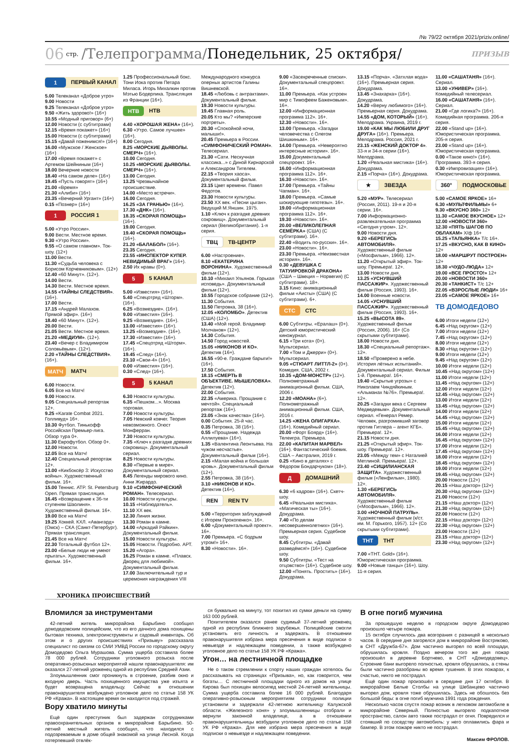/№ 79/22 октября 2021/priziv.online/
06 стр. /Телепрограмма/ Понедельник, 25 октября/ ПРИЗЫВ
1 ПЕРВЫЙ КАНАЛ
5.00 Телеканал «Доброе утро»
9.00 Новости
9.25 Телеканал «Доброе утро»
9.50 «Жить здорово!» (16+)
10.55 «Модный приговор» (6+)
12.00 Новости (с субтитрами)
12.15 «Время покажет» (16+)
15.00 Новости (с субтитрами)
15.15 «Давай поженимся!» (16+)
16.00 «Мужское / Женское» (16+)
17.00 «Время покажет» с Артемом Шейниным (16+)
18.00 Вечерние новости
18.40 «На самом деле» (16+)
19.45 «Пусть говорят» (16+)
21.00 «Время»
21.30 «Алиби» (16+)
23.35 «Вечерний Ургант» (16+)
0.15 «Познер» (16+)
1 РОССИЯ 1
5.00 «Утро России».
9.00 Вести. Местное время.
9.30 «Утро России».
9.55 «О самом главном». Ток-шоу. (12+)
11.00 Вести.
11.30 «Судьба человека с Борисом Корчевниковым». (12+)
12.40 «60 Минут». (12+).
14.00 Вести.
14.30 Вести. Местное время.
14.55 «ТАЙНЫ СЛЕДСТВИЯ». (16+).
17.00 Вести.
17.15 «Андрей Малахов. Прямой эфир». (16+)
18.40 «60 Минут». (12+).
20.00 Вести.
21.05 Вести. Местное время.
21.20 «МЕДИУМ». (12+).
23.40 «Вечер с Владимиром Соловьёвым». (12+).
2.20 «ТАЙНЫ СЛЕДСТВИЯ». (16+).
МАТЧ МАТЧ
6.00 Новости.
6.05 Все на Матч!
9.00 Новости.
9.05 Специальный репортаж 12+.
9.25 «Karate Combat 2021. Голливуд» 16+.
10.30 Футбол. Тинькофф Российская Премьер-лига. Обзор тура 0+.
11.30 Еврофутбол. Обзор 0+.
12.00 Новости.
12.05 Все на Матч!
12.40 Специальный репортаж 12+.
13.00 «Кикбоксёр 3: Искусство войны». Художественный фильм. 16+.
15.00 Теннис. ATP. St. Petersburg Open. Прямая трансляция.
16.45 «Возвращение к 36-ти ступеням Шаолиня». Художественный фильм. 16+.
19.00 Все на Матч!
19.25 Хоккей. КХЛ. «Авангард» (Омск) – СКА (Санкт-Петербург). Прямая трансляция.
21.45 Все на Матч!
22.30 Тотальный футбол 12+.
23.00 «Белые люди не умеют прыгать». Художественный фильм. 16+.
1.25 Профессиональный бокс. Тони Иока против Петара Милаcа. Игорь Михалкин против Мэтью Бодерлика. Трансляция из Франции (16+).
НТВ НТВ
4.40 «ХОРОШАЯ ЖЕНА» (16+).
6.30 «Утро. Самое лучшее» (16+).
8.00 Сегодня.
8.25 «МОРСКИЕ ДЬЯВОЛЫ. СМЕРЧ» (16+).
10.00 Сегодня.
10.25 «МОРСКИЕ ДЬЯВОЛЫ. СМЕРЧ» (16+).
13.00 Сегодня.
13.25 Чрезвычайное происшествие.
14.00 «Место встречи».
16.00 Сегодня.
16.25 «ЗА ГРАНЬЮ» (16+).
17.30 «ДНК» (16+).
18.35 «СКОРАЯ ПОМОЩЬ» (16+).
19.00 Сегодня.
19.40 «СКОРАЯ ПОМОЩЬ» (16+).
21.20 «БАЛАБОЛ» (16+).
23.35 Сегодня.
23.55 «ИНСПЕКТОР КУПЕР. НЕВИДИМЫЙ ВРАГ» (16+).
2.50 Их нравы (0+).
5 5 КАНАЛ
5.00 «Известия» (16+).
5.40 «Спецотряд «Шторм». (16+).
6.25 «Возмездие». (16+).
9.00 «Известия» (16+).
9.25 «Возмездие». (16+).
13.00 «Известия» (16+).
13.25 «Возмездие». (16+).
17.30 «Известия» (16+).
17.45 «Спецотряд «Шторм». (16+).
19.45 «След» (16+).
23.10 «Свои-4» (16+).
0.00 «Известия» (16+).
0.30 «След» (16+).
5 5 КАНАЛ
6.30 Новости культуры.
6.35 «Пешком...». Москва торговая.
7.00 Новости культуры.
7.05 Невский ковчег. Теория невозможного. Огюст Монферран.
7.30 Новости культуры.
7.35 «Ключ к разгадке древних сокровищ». Документальный сериал.
8.25 Новости культуры.
8.30 «Первые в мире». Документальный сериал.
8.45 Легенды мирового кино. Анни Жирардо.
9.10 «СИМФОНИЧЕСКИЙ РОМАН». Телесериал.
10.00 Новости культуры.
10.15 «Наблюдатель».
11.10 XX век.
12.30 Линия жизни.
13.30 Роман в камне.
14.00 «Аркадий Райкин». Документальный фильм.
15.00 Новости культуры.
15.05 Новости. Подробно. АРТ.
15.20 «Агора».
16.25 Роман в камне. «Плавск. Дворец для любимой». Документальный фильм.
17.00 Заключительный тур и церемония награждения VIII
Международного конкурса оперных артистов Галины Вишневской.
18.45 «Любовь с антрактами». Документальный фильм.
19.30 Новости культуры.
19.45 Главная роль.
20.05 Кто мы? «Имперские портреты».
20.30 «Спокойной ночи, малыши!».
20.45 Премьера в России. «СИМФОНИЧЕСКИЙ РОМАН». Телесериал.
21.30 «Сати. Нескучная классика...» с Диной Кирнарской и Александром Тителем.
22.15 «Теория хаоса». Документальный фильм.
23.15 Цвет времени. Павел Федотов.
23.30 Новости культуры.
23.50 XX век. «Песни цыган». Ведущий М.Яншин. 1975.
1.10 «Ключ к разгадке древних сокровищ». Документальный сериал (Великобритания). 1-я серия.
ТВЦ ТВ-ЦЕНТР
6.00 «Настроение».
8.10 «ЕКАТЕРИНА ВОРОНИНА». Художественный фильм (12+).
10.10 «Михаил Ульянов. Горькая исповедь». Документальный фильм (12+).
10.55 Городское собрание (12+).
11.30 События.
11.50 Петровка, 38 (16+).
12.05 «КОЛОМБО». Детектив (США) (12+).
13.40 «Мой герой. Владимир Молчанов» (12+).
14.30 События.
14.50 Город новостей.
15.05 «НИКОНОВ И КО». Детектив (16+).
16.55 «90-е. Граждане барыги!» (16+).
17.50 События.
18.15 «СМЕРТЬ В ОБЪЕКТИВЕ. МЫШЕЛОВКА». Детектив (12+).
22.00 События.
22.35 «Америка. Прощание с мечтой». Специальный репортаж (16+).
23.05 «Знак качества» (16+).
0.00 События. 25-й час.
0.35 Петровка, 38 (16+).
0.55 «Прощание. Надежда Аллилуева» (16+).
1.35 «Валентина Леонтьева. На чужом несчастье». Документальный фильм (16+).
2.15 «Малая война и большая кровь». Документальный фильм (12+).
2.55 Петровка, 38 (16+).
3.10 «НИКОНОВ И КО». Детектив (16+).
REN REN TV
5.00 «Территория заблуждений с Игорем Прокопенко». 16+.
6.00 «Документальный проект». 16+.
7.00 Премьера. «С бодрым утром!» 16+.
8.30 «Новости». 16+.
9.00 «Засекреченные списки». Документальный спецпроект. 16+.
11.00 Премьера. «Как устроен мир с Тимофеем Баженовым». 16+.
12.00 «Информационная программа 112». 16+.
12.30 «Новости». 16+.
13.00 Премьера. «Загадки человечества с Олегом Шишкиным». 16+.
14.00 Премьера. «Невероятно интересные истории». 16+.
15.00 Документальный спецпроект. 16+.
16.00 «Информационная программа 112». 16+.
16.30 «Новости». 16+.
17.00 Премьера. «Тайны Чапман». 16+.
18.00 Премьера. «Самые шокирующие гипотезы». 16+.
19.00 «Информационная программа 112». 16+.
19.30 «Новости». 16+.
20.00 «ВЕЛИКОЛЕПНАЯ СЕМЁРКА» (США) (С субтитрами). 16+.
22.40 «Водить по-русски». 16+.
23.00 «Новости». 16+.
23.30 Премьера. «Неизвестная история». 16+.
0.30 «ДЕВУШКА С ТАТУИРОВКОЙ ДРАКОНА» (США – Швеция – Норвегия) (С субтитрами). 18+.
3.15 Кино: анимационный фильм «Аисты» (США) (С субтитрами). 6+.
СТС СТС
6.00 Субтитры. «Ералаш» (0+). Детский юмористический киножурнал.
6.15 «Три кота» (0+). Мультсериал.
7.00 «Том и Джерри» (0+). Мультсериал.
9.05 «СТЮАРТ ЛИТТЛ-2» (0+). Комедия. США, 2002 г.
10.35 «ДОМ-МОНСТР» (12+). Полнометражный анимационный фильм. США, 2006 г.
12.20 «МОАНА» (6+). Полнометражный анимационный фильм. США, 2016 г.
14.25 «ЖЕНА ОЛИГАРХА». (16+). Комедийный сериал.
20.00 «Форт Боярд» (16+). Телеигра. Премьера.
22.00 «КАПИТАН МАРВЕЛ» (16+). Фантастический боевик. США – Австралия, 2019 г.
0.25 «Кино в деталях» с Фёдором Бондарчуком» (18+).
Д ДОМАШНИЙ
6.30 «6 кадров» (16+). Скетч-шоу.
6.45 «Реальная мистика». «Магическая ты» (16+). Докудрама.
7.40 «По делам несовершеннолетних» (16+). Премьерная серия. Судебное шоу.
8.45 Субтитры. «Давай разведёмся!» (16+). Судебное шоу.
9.50 Субтитры. «Тест на отцовство» (16+). Судебное шоу.
12.00 «Понять. Простить» (16+). Докудрама.
13.15 «Порча». «Затхлая вода» (16+). Премьерная серия. Докудрама.
13.45 «Знахарка» (16+). Докудрама.
14.20 «Верну любимого» (16+). Премьерная серия. Докудрама.
14.55 «ДОМ, КОТОРЫЙ» (16+). Мелодрама. Украина, 2019 г.
19.00 «КАК МЫ ЛЮБИЛИ ДРУГ ДРУГА» (16+). Премьера. Мелодрама. Россия, 2021 г.
23.15 «ЖЕНСКИЙ ДОКТОР 4». 33-я и 34-я серии (16+). Мелодрама.
1.20 «Реальная мистика» (16+). Докудрама.
2.15 «Порча» (16+). Докудрама.
★ ЗВЕЗДА
5.20 «МУР». Телесериал (Россия, 2011). 19-я и 20-я серии. 16+.
7.00 Информационно-развлекательная программа «Сегодня утром». 12+.
9.00 Новости дня.
9.20 «БЕРЕГИСЬ АВТОМОБИЛЯ». Художественный фильм («Мосфильм», 1966). 12+.
11.20 «Открытый эфир». Ток-шоу. Премьера!. 12+.
13.00 Новости дня.
13.25 «УСНУВШИЙ ПАССАЖИР». Художественный фильм (Россия, 1993). 16+.
14.00 Военные новости.
14.05 «УСНУВШИЙ ПАССАЖИР». Художественный фильм (Россия, 1993). 16+.
15.25 «ВЫСОТА 89». Художественный фильм (Россия, 2006). 16+ (Со скрытыми субтитрами).
18.00 Новости дня.
18.30 «Специальный репортаж». 12+.
18.50 «Проверено в небе. История лётных испытаний». Документальный сериал. Фильм 1-й. Премьера!. 16+.
19.40 «Скрытые угрозы» с Николаем Чиндяйкиным. «Альманах №76». Премьера!. 12+.
20.25 «Загадки века с Сергеем Медведевым». Документальный сериал. «Генерал Ремер. Человек, разгромивший заговор против Гитлера – агент КГБ». Премьера!. 12+.
21.15 Новости дня.
21.25 «Открытый эфир». Ток-шоу. Премьера!. 12+.
23.05 «Между тем» с Наталией Метлиной. Премьера!. 12+.
23.40 «СИЦИЛИАНСКАЯ ЗАЩИТА». Художественный фильм («Ленфильм», 1980). 12+.
1.30 «БЕРЕГИСЬ АВТОМОБИЛЯ». Художественный фильм («Мосфильм», 1966). 12+.
3.00 «НОЧНОЙ ПАТРУЛЬ». Художественный фильм (к/ст. им. М. Горького, 1957). 12+ (Со скрытыми субтитрами).
ТНТ ТНТ
7.00 «ТНТ. Gold» (16+). Юмористическая программа.
9.00 «Новые танцы» (16+). Шоу. 11-я серия.
11.00 «САШАТАНЯ» (16+). Сериал.
13.00 «УНИВЕР» (16+). Комедийный телесериал.
16.00 «САШАТАНЯ» (16+). Сериал.
21.00 «Где логика?» (16+). Комедийная программа. 206-я серия.
22.00 «Stand up» (16+). Юмористическая программа. 205-я серия.
23.00 «Stand up» (16+). Юмористическая программа.
0.00 «Такое кино!» (16+). Программа. 393-я серия.
0.30 «Импровизация» (16+). Юмористическая программа.
360° ПОДМОСКОВЬЕ
5.00 «САМОЕ ЯРКОЕ» 16+
6.30 «МУЛЬТФИЛЬМЫ» 6+
9.30 «ВКУСНО 360» 12+
11.30 «САМОЕ ВКУСНОЕ» 12+
12.00 «НОВОСТИ 360»
12.30 «ПЯТЬ ШАГОВ ПО ОБЛАКАМ» Х/ф 16+
15.25 «ТАЛЬЯНКА» Т/с 16+.
17.25 «ВКУСНО, КАК В КИНО» 12+
18.00 «МАРШРУТ ПОСТРОЕН» 12+
18.30 «ЧУДО-ЛЮДА» 12+
19.00 «ВСЕ ПРОСТО!» 12+
20.00 «НОВОСТИ 360»
20.30 «ТАНКИСТ» Т/с 12+
22.05 «ВЗРОСЛЫЕ ЛЮДИ» 16+
23.05 «САМОЕ ЯРКОЕ» 16+
ТВ ДОМОДЕДОВО
6.00 Итоги недели (12+)
6.45 «Над округом» (12+)
7.00 Итоги недели (12+)
7.45 «Над округом» (12+)
8.00 Итоги недели (12+)
8.30 «Над округом» (12+)
9.00 Итоги недели (12+)
9.45 «Над округом» (12+)
10.00 Итоги недели (12+)
10.45 «Над округом» (12+)
11.00 Итоги недели (12+)
11.45 «Над округом» (12+)
12.00 Итоги недели (12+)
12.45 «Над округом» (12+)
13.00 Итоги недели (12+)
13.45 «Над округом» (12+)
14.00 Итоги недели (12+)
14.45 «Над округом» (12+)
15.00 Итоги недели (12+)
15.45 «Над округом» (12+)
16.00 Итоги недели (12+)
16.45 «Над округом» (12+)
17.00 Итоги недели (12+)
17.45 «Над округом» (12+)
18.00 Итоги недели (12+)
18.45 «Над округом» (12+)
19.00 Итоги недели (12+)
19.45 «Над округом» (12+)
20.00 Новости (12+)
20.15 «Наш доктор» (12+)
20.30 «Над округом» (12+)
21.00 Новости (12+)
21.15 «Наш доктор» (12+)
21.30 «Над округом» (12+)
22.00 Новости (12+)
22.15 «Наш доктор» (12+)
22.30 «Над округом» (12+)
23.00 Новости (12+)
23.15 «Наш доктор» (12+)
23.30 «Над округом» (12+)
ХРОНИКА ПРОИСШЕСТВИЙ
Вломился за инструментами
42-летний житель микрорайона Барыбино сообщил домодедовским полицейским, что из его дачного дома похищены бытовая техника, электроинструменты и садовый инвентарь. Об этом и о других происшествиях «Призыву» рассказала специалист по связям со СМИ УМВД России по городскому округу Домодедово Ольга Мурашова. Сумма ущерба составила более 78 000 рублей. Сотрудники уголовного розыска после оперативно-розыскных мероприятий нашли правонарушителя: им оказался 27-летний уроженец одной из республик Средней Азии.
Злоумышленник смог проникнуть в строение, разбив окно и входную дверь. Часть похищенного имущества уже изъята и будет возвращена владельцу. Сейчас в отношении правонарушителя возбуждено уголовное дело по статье 158 УК РФ «Кража». В настоящее время он находится под стражей.
Вору хватило минуты
Ещё один преступник был задержан сотрудниками правоохранительных органов в микрорайоне Барыбино. 50-летний местный житель сообщил, что находился с подозреваемым в доме общей знакомой на улице Лесной. Когда потерпевший отвлёк-
ся буквально на минуту, тот похитил из сумки деньги на сумму 163 000 рублей.
Похитителем оказался ранее судимый 37-летний уроженец одной из республик ближнего зарубежья. Полицейские смогли установить его личность и задержать. В отношении правонарушителя избрана мера пресечения в виде подписки о невыезде и надлежащем поведении, а также возбуждено уголовное дело по статье 158 УК РФ «Кража».
Угон… на лестничной площадке
Не о таком стремлении к спорту наших граждан хотелось бы рассказывать на страницах «Призыва», но, как говорится, чем богаты… С лестничной площадки одного из домов на улице Кирова был похищен велосипед местной 24-летней жительницы. Сумма ущерба составила более 16 000 рублей. Благодаря оперативно-розыскным мероприятиям сотрудники полиции установили и задержали 42-летнюю жительницу Калужской области. «Железного коня» у злоумышленницы отобрали и вернули законной владелице, а в отношении правонарушительницы возбудили уголовное дело по статье 158 УК РФ «Кража». Для нее избрана мера пресечения в виде подписки о невыезде и надлежащем поведении.
В огне погиб мужчина
За прошедшую неделю в городском округе Домодедово произошло четыре пожара.
15 октября случилось два возгорания с разницей в несколько часов. В середине дня загорелся дом в микрорайоне Востряково, в СНТ «Дружба-67». Дом частично выгорел по всей площади, обрушилась кровля. Поздно вечером того же дня пожар произошёл в деревне Бортнево, в СНТ «Домодедовец». Строение бани выгорело полностью, кровля обрушилась, а стены были частично разобраны во время тушения. В этих пожарах, к счастью, никто не пострадал.
Ещё один пожар произошёл в середине дня 17 октября. В микрорайоне Белые Столбы на улице Шебанцево частично выгорел дом, кровля тоже обрушилась. Здесь не обошлось без большой беды: в огне погиб мужчина 1991 года рождения.
Несколько часов спустя пожар возник в легковом автомобиле в микрорайоне Северный. Полностью выгорело подкапотное пространство, салон авто также пострадал от огня. Повредился и стоявший по соседству автомобиль: у него оплавились фара и бампер. В этом пожаре никто не пострадал.
Максим ФРОЛОВ.